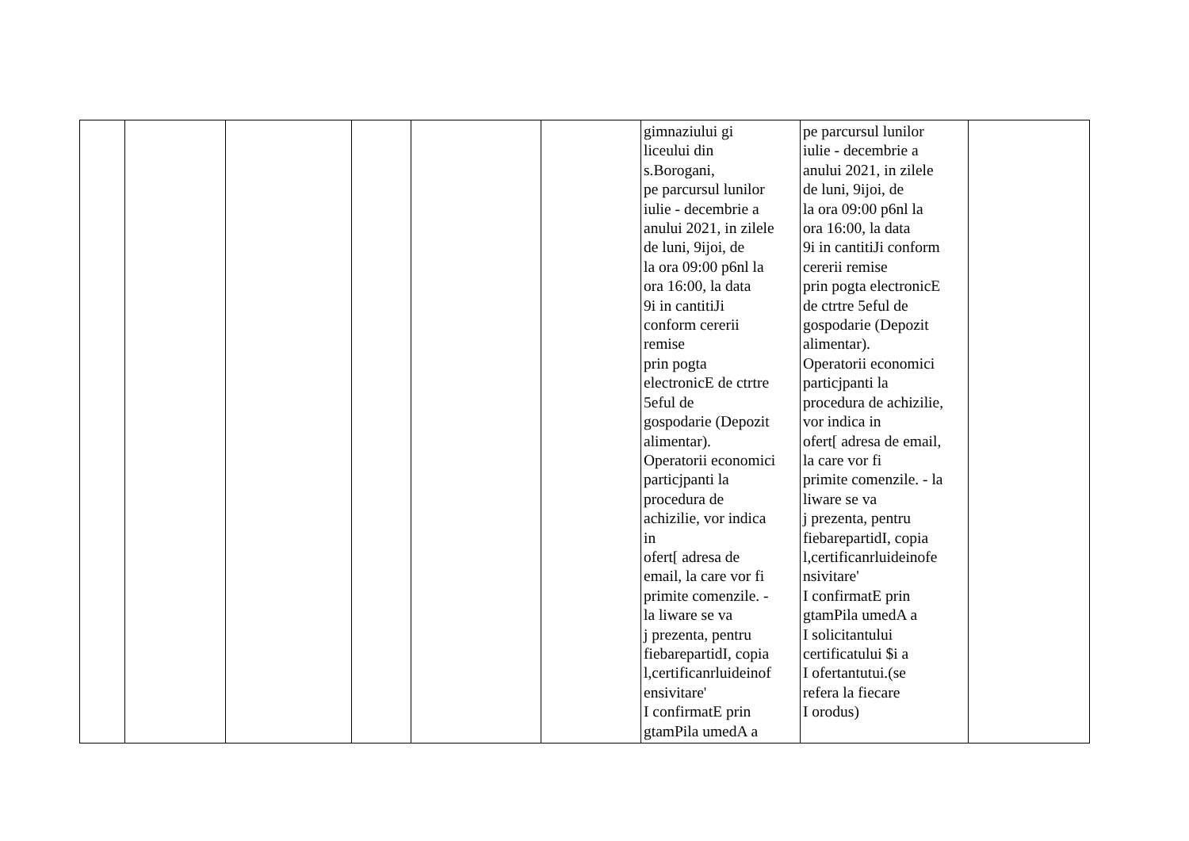| | | | | | | gimnaziului gi liceului din s.Borogani, pe parcursul lunilor iulie - decembrie a anului 2021, in zilele de luni, 9ijoi, de la ora 09:00 p6nl la ora 16:00, la data 9i in cantitiJi conform cererii remise prin pogta electronicE de ctrtre 5eful de gospodarie (Depozit alimentar). Operatorii economici particjpanti la procedura de achizilie, vor indica in ofert[ adresa de email, la care vor fi primite comenzile. - la liware se va j prezenta, pentru fiebarepartidI, copia l,certificanrluideinof ensivitare' I confirmatE prin gtamPila umedA a | pe parcursul lunilor iulie - decembrie a anului 2021, in zilele de luni, 9ijoi, de la ora 09:00 p6nl la ora 16:00, la data 9i in cantitiJi conform cererii remise prin pogta electronicE de ctrtre 5eful de gospodarie (Depozit alimentar). Operatorii economici particjpanti la procedura de achizilie, vor indica in ofert[ adresa de email, la care vor fi primite comenzile. - la liware se va j prezenta, pentru fiebarepartidI, copia l,certificanrluideinofe nsivitare' I confirmatE prin gtamPila umedA a I solicitantului certificatului $i a I ofertantutui.(se refera la fiecare I orodus) | |